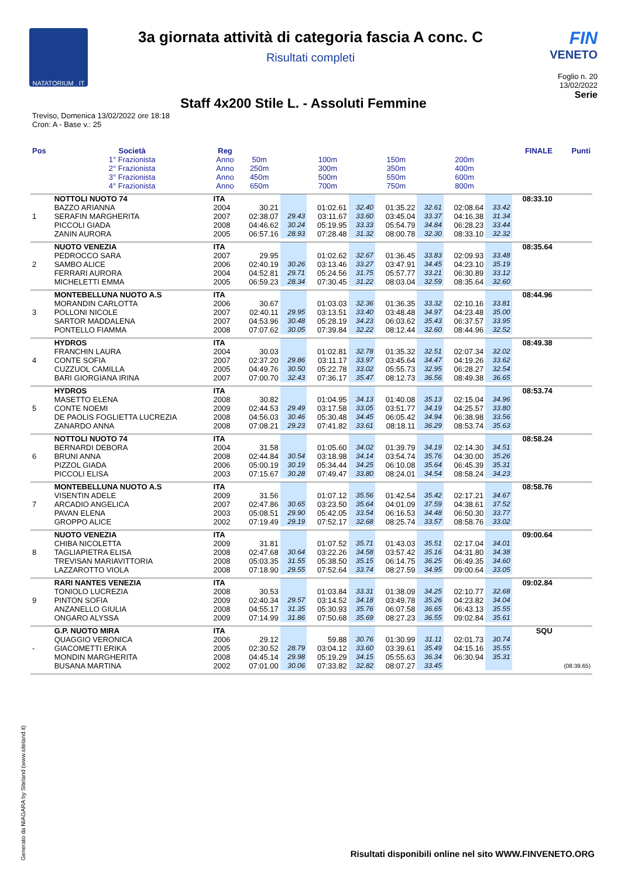NATATORIUM . IT
3a giornata attività di categoria fascia A conc. C
Risultati completi
FIN
VENETO
Foglio n. 20
13/02/2022
Staff 4x200 Stile L. - Assoluti Femmine
Serie
Treviso, Domenica 13/02/2022 ore 18:18
Cron: A - Base v.: 25
| Pos | Società | Reg | | | | | | | | | FINALE | Punti |
| --- | --- | --- | --- | --- | --- | --- | --- | --- | --- | --- | --- | --- |
| | 1° Frazionista 2° Frazionista 3° Frazionista 4° Frazionista | Anno Anno Anno Anno | 50m 250m 450m 650m | | 100m 300m 500m 700m | | 150m 350m 550m 750m | | 200m 400m 600m 800m | | | |
| 1 | NOTTOLI NUOTO 74 BAZZO ARIANNA SERAFIN MARGHERITA PICCOLI GIADA ZANIN AURORA | ITA 2004 2007 2008 2005 | 30.21 02:38.07 04:46.62 06:57.16 | 29.43 30.24 28.93 | 01:02.61 03:11.67 05:19.95 07:28.48 | 32.40 33.60 33.33 31.32 | 01:35.22 03:45.04 05:54.79 08:00.78 | 32.61 33.37 34.84 32.30 | 02:08.64 04:16.38 06:28.23 08:33.10 | 33.42 31.34 33.44 32.32 | 08:33.10 | |
| 2 | NUOTO VENEZIA PEDROCCO SARA SAMBO ALICE FERRARI AURORA MICHELETTI EMMA | ITA 2007 2006 2004 2005 | 29.95 02:40.19 04:52.81 06:59.23 | 30.26 29.71 28.34 | 01:02.62 03:13.46 05:24.56 07:30.45 | 32.67 33.27 31.75 31.22 | 01:36.45 03:47.91 05:57.77 08:03.04 | 33.83 34.45 33.21 32.59 | 02:09.93 04:23.10 06:30.89 08:35.64 | 33.48 35.19 33.12 32.60 | 08:35.64 | |
| 3 | MONTEBELLUNA NUOTO A.S MORANDIN CARLOTTA POLLONI NICOLE SARTOR MADDALENA PONTELLO FIAMMA | ITA 2006 2007 2007 2008 | 30.67 02:40.11 04:53.96 07:07.62 | 29.95 30.48 30.05 | 01:03.03 03:13.51 05:28.19 07:39.84 | 32.36 33.40 34.23 32.22 | 01:36.35 03:48.48 06:03.62 08:12.44 | 33.32 34.97 35.43 32.60 | 02:10.16 04:23.48 06:37.57 08:44.96 | 33.81 35.00 33.95 32.52 | 08:44.96 | |
| 4 | HYDROS FRANCHIN LAURA CONTE SOFIA CUZZUOL CAMILLA BARI GIORGIANA IRINA | ITA 2004 2007 2005 2007 | 30.03 02:37.20 04:49.76 07:00.70 | 29.86 30.50 32.43 | 01:02.81 03:11.17 05:22.78 07:36.17 | 32.78 33.97 33.02 35.47 | 01:35.32 03:45.64 05:55.73 08:12.73 | 32.51 34.47 32.95 36.56 | 02:07.34 04:19.26 06:28.27 08:49.38 | 32.02 33.62 32.54 36.65 | 08:49.38 | |
| 5 | HYDROS MASETTO ELENA CONTE NOEMI DE PAOLIS FOGLIETTA LUCREZIA ZANARDO ANNA | ITA 2008 2009 2008 2008 | 30.82 02:44.53 04:56.03 07:08.21 | 29.49 30.46 29.23 | 01:04.95 03:17.58 05:30.48 07:41.82 | 34.13 33.05 34.45 33.61 | 01:40.08 03:51.77 06:05.42 08:18.11 | 35.13 34.19 34.94 36.29 | 02:15.04 04:25.57 06:38.98 08:53.74 | 34.96 33.80 33.56 35.63 | 08:53.74 | |
| 6 | NOTTOLI NUOTO 74 BERNARDI DEBORA BRUNI ANNA PIZZOL GIADA PICCOLI ELISA | ITA 2004 2008 2006 2003 | 31.58 02:44.84 05:00.19 07:15.67 | 30.54 30.19 30.28 | 01:05.60 03:18.98 05:34.44 07:49.47 | 34.02 34.14 34.25 33.80 | 01:39.79 03:54.74 06:10.08 08:24.01 | 34.19 35.76 35.64 34.54 | 02:14.30 04:30.00 06:45.39 08:58.24 | 34.51 35.26 35.31 34.23 | 08:58.24 | |
| 7 | MONTEBELLUNA NUOTO A.S VISENTIN ADELE ARCADIO ANGELICA PAVAN ELENA GROPPO ALICE | ITA 2009 2007 2003 2002 | 31.56 02:47.86 05:08.51 07:19.49 | 30.65 29.90 29.19 | 01:07.12 03:23.50 05:42.05 07:52.17 | 35.56 35.64 33.54 32.68 | 01:42.54 04:01.09 06:16.53 08:25.74 | 35.42 37.59 34.48 33.57 | 02:17.21 04:38.61 06:50.30 08:58.76 | 34.67 37.52 33.77 33.02 | 08:58.76 | |
| 8 | NUOTO VENEZIA CHIBA NICOLETTA TAGLIAPIETRA ELISA TREVISAN MARIAVITTORIA LAZZAROTTO VIOLA | ITA 2009 2008 2008 2008 | 31.81 02:47.68 05:03.35 07:18.90 | 30.64 31.55 29.55 | 01:07.52 03:22.26 05:38.50 07:52.64 | 35.71 34.58 35.15 33.74 | 01:43.03 03:57.42 06:14.75 08:27.59 | 35.51 35.16 36.25 34.95 | 02:17.04 04:31.80 06:49.35 09:00.64 | 34.01 34.38 34.60 33.05 | 09:00.64 | |
| 9 | RARI NANTES VENEZIA TONIOLO LUCREZIA PINTON SOFIA ANZANELLO GIULIA ONGARO ALYSSA | ITA 2008 2009 2008 2009 | 30.53 02:40.34 04:55.17 07:14.99 | 29.57 31.35 31.86 | 01:03.84 03:14.52 05:30.93 07:50.68 | 33.31 34.18 35.76 35.69 | 01:38.09 03:49.78 06:07.58 08:27.23 | 34.25 35.26 36.65 36.55 | 02:10.77 04:23.82 06:43.13 09:02.84 | 32.68 34.04 35.55 35.61 | 09:02.84 | |
| - | G.P. NUOTO MIRA QUAGGIO VERONICA GIACOMETTI ERIKA MONDIN MARGHERITA BUSANA MARTINA | ITA 2006 2005 2008 2002 | 29.12 02:30.52 04:45.14 07:01.00 | 28.79 29.98 30.06 | 59.88 03:04.12 05:19.29 07:33.82 | 30.76 33.60 34.15 32.82 | 01:30.99 03:39.61 05:55.63 08:07.27 | 31.11 35.49 36.34 33.45 | 02:01.73 04:15.16 06:30.94 | 30.74 35.55 35.31 | SQU | (08:39.65) |
Generato da NIAGARA by Siteland (www.siteland.it)
Risultati disponibili online nel sito WWW.FINVENETO.ORG